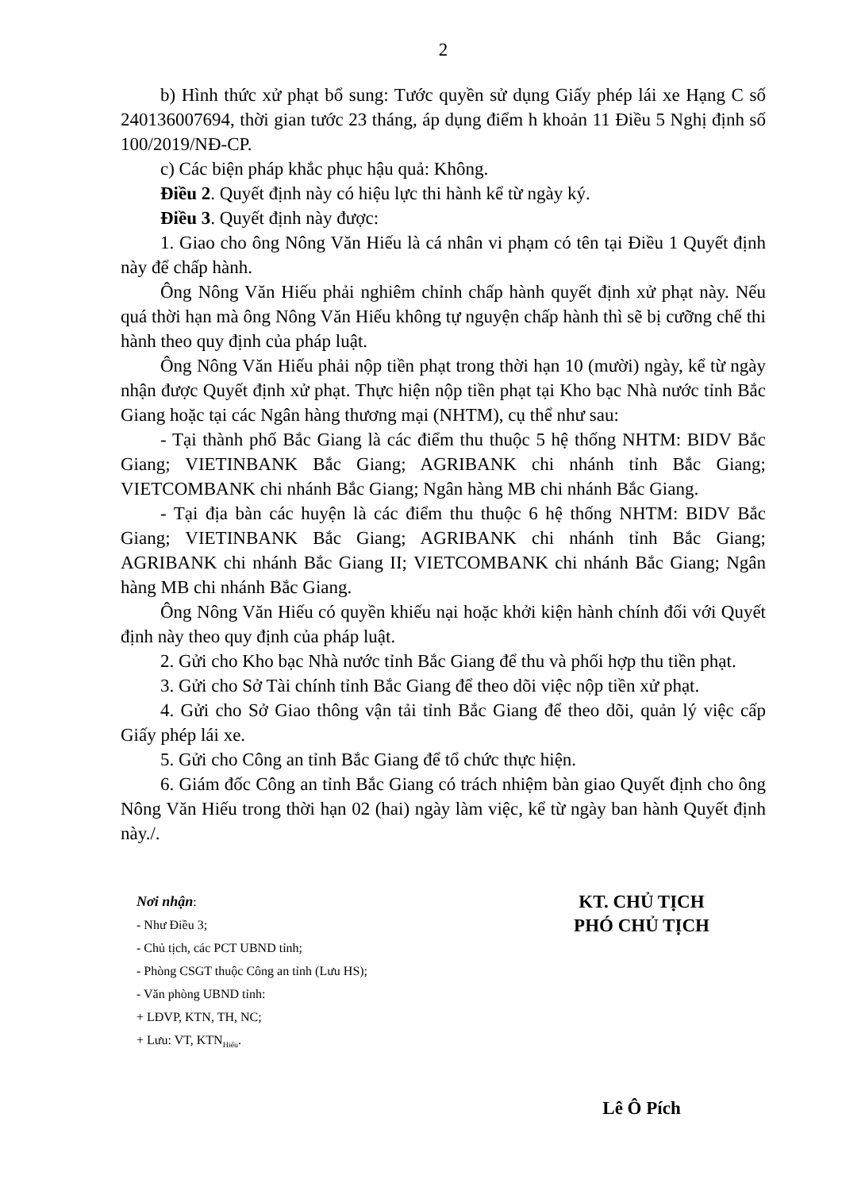2
b) Hình thức xử phạt bổ sung: Tước quyền sử dụng Giấy phép lái xe Hạng C số 240136007694, thời gian tước 23 tháng, áp dụng điểm h khoản 11 Điều 5 Nghị định số 100/2019/NĐ-CP.
c) Các biện pháp khắc phục hậu quả: Không.
Điều 2. Quyết định này có hiệu lực thi hành kể từ ngày ký.
Điều 3. Quyết định này được:
1. Giao cho ông Nông Văn Hiếu là cá nhân vi phạm có tên tại Điều 1 Quyết định này để chấp hành.
Ông Nông Văn Hiếu phải nghiêm chỉnh chấp hành quyết định xử phạt này. Nếu quá thời hạn mà ông Nông Văn Hiếu không tự nguyện chấp hành thì sẽ bị cưỡng chế thi hành theo quy định của pháp luật.
Ông Nông Văn Hiếu phải nộp tiền phạt trong thời hạn 10 (mười) ngày, kể từ ngày nhận được Quyết định xử phạt. Thực hiện nộp tiền phạt tại Kho bạc Nhà nước tỉnh Bắc Giang hoặc tại các Ngân hàng thương mại (NHTM), cụ thể như sau:
- Tại thành phố Bắc Giang là các điểm thu thuộc 5 hệ thống NHTM: BIDV Bắc Giang; VIETINBANK Bắc Giang; AGRIBANK chi nhánh tỉnh Bắc Giang; VIETCOMBANK chi nhánh Bắc Giang; Ngân hàng MB chi nhánh Bắc Giang.
- Tại địa bàn các huyện là các điểm thu thuộc 6 hệ thống NHTM: BIDV Bắc Giang; VIETINBANK Bắc Giang; AGRIBANK chi nhánh tỉnh Bắc Giang; AGRIBANK chi nhánh Bắc Giang II; VIETCOMBANK chi nhánh Bắc Giang; Ngân hàng MB chi nhánh Bắc Giang.
Ông Nông Văn Hiếu có quyền khiếu nại hoặc khởi kiện hành chính đối với Quyết định này theo quy định của pháp luật.
2. Gửi cho Kho bạc Nhà nước tỉnh Bắc Giang để thu và phối hợp thu tiền phạt.
3. Gửi cho Sở Tài chính tỉnh Bắc Giang để theo dõi việc nộp tiền xử phạt.
4. Gửi cho Sở Giao thông vận tải tỉnh Bắc Giang để theo dõi, quản lý việc cấp Giấy phép lái xe.
5. Gửi cho Công an tỉnh Bắc Giang để tổ chức thực hiện.
6. Giám đốc Công an tỉnh Bắc Giang có trách nhiệm bàn giao Quyết định cho ông Nông Văn Hiếu trong thời hạn 02 (hai) ngày làm việc, kể từ ngày ban hành Quyết định này./.
Nơi nhận:
- Như Điều 3;
- Chủ tịch, các PCT UBND tỉnh;
- Phòng CSGT thuộc Công an tỉnh (Lưu HS);
- Văn phòng UBND tỉnh:
+ LĐVP, KTN, TH, NC;
+ Lưu: VT, KTN<sub>Hiếu</sub>.
KT. CHỦ TỊCH
PHÓ CHỦ TỊCH
Lê Ô Pích